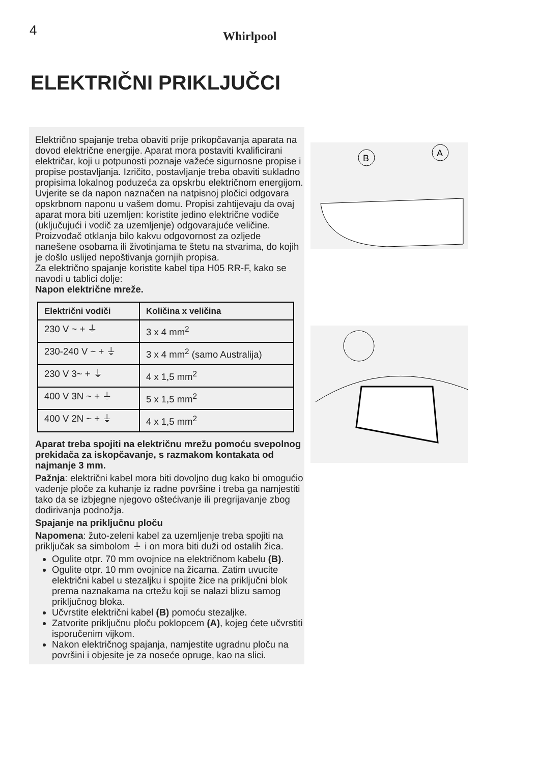4 Whirlpool
ELEKTRIČNI PRIKLJUČCI
Električno spajanje treba obaviti prije prikopčavanja aparata na dovod električne energije. Aparat mora postaviti kvalificirani električar, koji u potpunosti poznaje važeće sigurnosne propise i propise postavljanja. Izričito, postavljanje treba obaviti sukladno propisima lokalnog poduzeća za opskrbu električnom energijom. Uvjerite se da napon naznačen na natpisnoj pločici odgovara opskrbnom naponu u vašem domu. Propisi zahtijevaju da ovaj aparat mora biti uzemljen: koristite jedino električne vodiče (uključujući i vodič za uzemljenje) odgovarajuće veličine. Proizvođač otklanja bilo kakvu odgovornost za ozljede nanešene osobama ili životinjama te štetu na stvarima, do kojih je došlo uslijed nepoštivanja gornjih propisa.
Za električno spajanje koristite kabel tipa H05 RR-F, kako se navodi u tablici dolje:
Napon električne mreže.
| Električni vodiči | Količina x veličina |
| --- | --- |
| 230 V ~ + ⏚ | 3 x 4 mm<sup>2</sup> |
| 230-240 V ~ + ⏚ | 3 x 4 mm<sup>2</sup> (samo Australija) |
| 230 V 3~ + ⏚ | 4 x 1,5 mm<sup>2</sup> |
| 400 V 3N ~ + ⏚ | 5 x 1,5 mm<sup>2</sup> |
| 400 V 2N ~ + ⏚ | 4 x 1,5 mm<sup>2</sup> |
Aparat treba spojiti na električnu mrežu pomoću svepolnog prekidača za iskopčavanje, s razmakom kontakata od najmanje 3 mm.
Pažnja: električni kabel mora biti dovoljno dug kako bi omogućio vađenje ploče za kuhanje iz radne površine i treba ga namjestiti tako da se izbjegne njegovo oštećivanje ili pregrijavanje zbog dodirivanja podnožja.
Spajanje na priključnu ploču
Napomena: žuto-zeleni kabel za uzemljenje treba spojiti na priključak sa simbolom ⏚ i on mora biti duži od ostalih žica.
Ogulite otpr. 70 mm ovojnice na električnom kabelu (B).
Ogulite otpr. 10 mm ovojnice na žicama. Zatim uvucite električni kabel u stezaljku i spojite žice na priključni blok prema naznakama na crtežu koji se nalazi blizu samog priključnog bloka.
Učvrstite električni kabel (B) pomoću stezaljke.
Zatvorite priključnu ploču poklopcem (A), kojeg ćete učvrstiti isporučenim vijkom.
Nakon električnog spajanja, namjestite ugradnu ploču na površini i objesite je za noseće opruge, kao na slici.
B
A